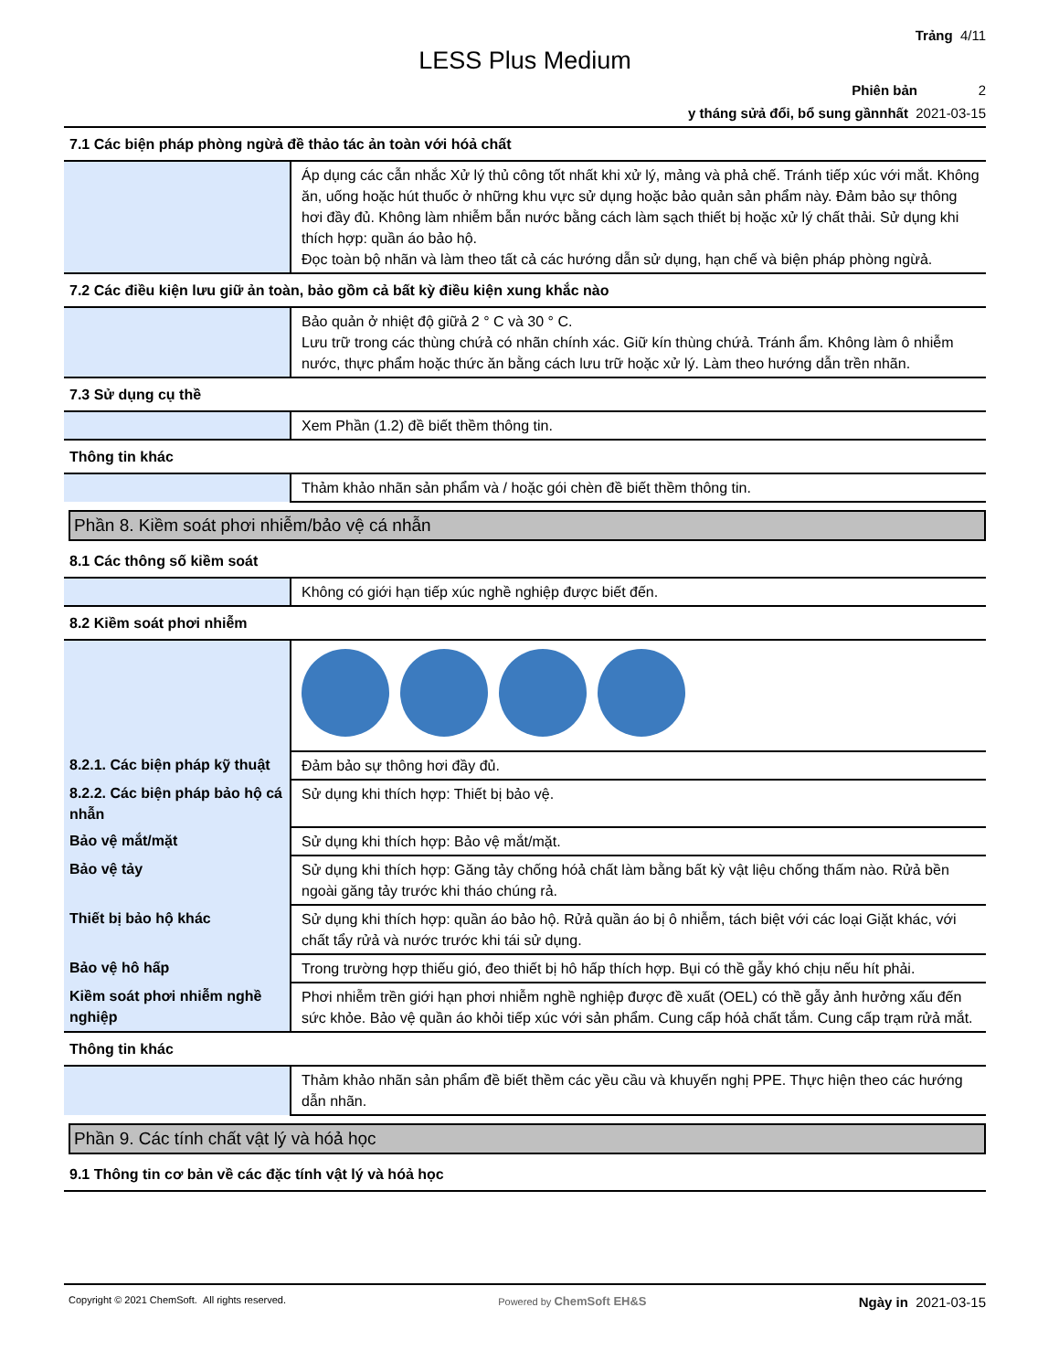Trảng 4/11
LESS Plus Medium
Phiên bản 2
y tháng sửả đổi, bổ sung gầnnhất 2021-03-15
| 7.1 Các biện pháp phòng ngừả đề thảo tác ản toàn với hóả chất | |
| | Áp dụng các cẫn nhắc Xử lý thủ công tốt nhất khi xử lý, mảng và phả chế. Tránh tiếp xúc với mắt. Không ăn, uống hoặc hút thuốc ở những khu vực sử dụng hoặc bảo quản sản phẩm này. Đảm bảo sự thông hơi đầy đủ. Không làm nhiễm bẫn nước bằng cách làm sạch thiết bị hoặc xử lý chất thải. Sử dụng khi thích hợp: quần áo bảo hộ. Đọc toàn bộ nhãn và làm theo tất cả các hướng dẫn sử dụng, hạn chế và biện pháp phòng ngừả. |
| 7.2 Các điều kiện lưu giữ ản toàn, bảo gồm cả bất kỳ điều kiện xung khắc nào | |
| | Bảo quản ở nhiệt độ giữả 2 ° C và 30 ° C. Lưu trữ trong các thùng chứả có nhãn chính xác. Giữ kín thùng chứả. Tránh ẩm. Không làm ô nhiễm nước, thực phẩm hoặc thức ăn bằng cách lưu trữ hoặc xử lý. Làm theo hướng dẫn trền nhãn. |
| 7.3 Sử dụng cụ thề | |
| | Xem Phần (1.2) đề biết thềm thông tin. |
| Thông tin khác | |
| | Thảm khảo nhãn sản phẩm và / hoặc gói chèn đề biết thềm thông tin. |
Phần 8. Kiềm soát phơi nhiễm/bảo vệ cá nhẫn
| 8.1 Các thông số kiềm soát | |
| | Không có giới hạn tiếp xúc nghề nghiệp được biết đến. |
| 8.2 Kiềm soát phơi nhiễm | |
| 8.2.1. Các biện pháp kỹ thuật | Đảm bảo sự thông hơi đầy đủ. |
| 8.2.2. Các biện pháp bảo hộ cá nhẫn | Sử dụng khi thích hợp: Thiết bị bảo vệ. |
| Bảo vệ mắt/mặt | Sử dụng khi thích hợp: Bảo vệ mắt/mặt. |
| Bảo vệ tảy | Sử dụng khi thích hợp: Găng tảy chống hóả chất làm bằng bất kỳ vật liệu chống thấm nào. Rửả bền ngoài găng tảy trước khi tháo chúng rả. |
| Thiết bị bảo hộ khác | Sử dụng khi thích hợp: quần áo bảo hộ. Rửả quần áo bị ô nhiễm, tách biệt với các loại Giặt khác, với chất tẩy rửả và nước trước khi tái sử dụng. |
| Bảo vệ hô hấp | Trong trường hợp thiếu gió, đeo thiết bị hô hấp thích hợp. Bụi có thề gẫy khó chịu nếu hít phải. |
| Kiềm soát phơi nhiễm nghề nghiệp | Phơi nhiễm trền giới hạn phơi nhiễm nghề nghiệp được đề xuất (OEL) có thề gẫy ảnh hưởng xấu đến sức khỏe. Bảo vệ quần áo khỏi tiếp xúc với sản phẩm. Cung cấp hóả chất tắm. Cung cấp trạm rửả mắt. |
| Thông tin khác | |
| | Thảm khảo nhãn sản phẩm đề biết thềm các yều cầu và khuyến nghị PPE. Thực hiện theo các hướng dẫn nhãn. |
Phần 9. Các tính chất vật lý và hóả học
| 9.1 Thông tin cơ bản về các đặc tính vật lý và hóả học |
Copyright © 2021 ChemSoft. All rights reserved. Powered by ChemSoft EH&S Ngày in 2021-03-15